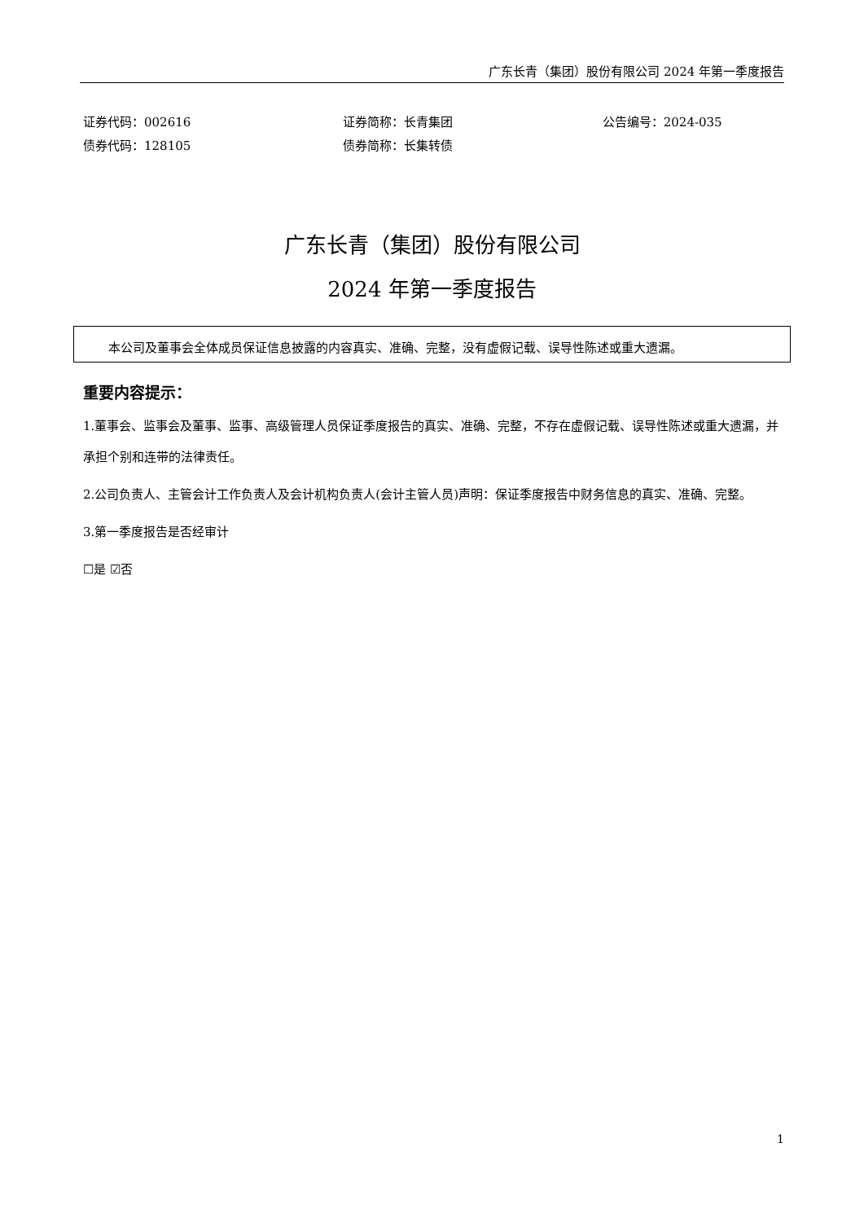广东长青（集团）股份有限公司 2024 年第一季度报告
证券代码：002616
债券代码：128105
证券简称：长青集团
债券简称：长集转债
公告编号：2024-035
广东长青（集团）股份有限公司
2024 年第一季度报告
本公司及董事会全体成员保证信息披露的内容真实、准确、完整，没有虚假记载、误导性陈述或重大遗漏。
重要内容提示：
1.董事会、监事会及董事、监事、高级管理人员保证季度报告的真实、准确、完整，不存在虚假记载、误导性陈述或重大遗漏，并承担个别和连带的法律责任。
2.公司负责人、主管会计工作负责人及会计机构负责人(会计主管人员)声明：保证季度报告中财务信息的真实、准确、完整。
3.第一季度报告是否经审计
☐是 ☑否
1